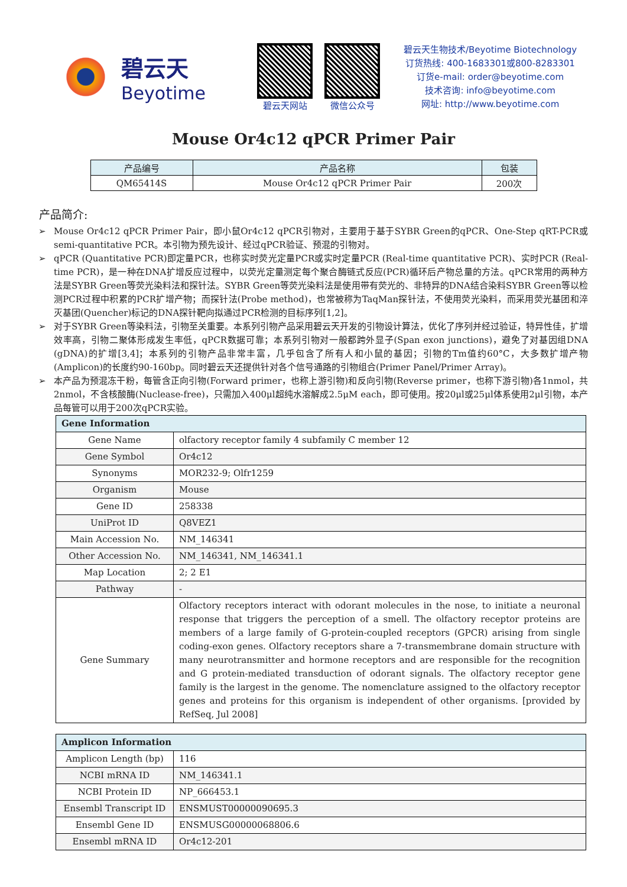碧云天
Beyotime
碧云天网站 微信公众号
碧云天生物技术/Beyotime Biotechnology
订货热线: 400-1683301或800-8283301
订货e-mail: order@beyotime.com
技术咨询: info@beyotime.com
网址: http://www.beyotime.com
Mouse Or4c12 qPCR Primer Pair
| 产品编号 | 产品名称 | 包装 |
| --- | --- | --- |
| QM65414S | Mouse Or4c12 qPCR Primer Pair | 200次 |
产品简介:
➢ Mouse Or4c12 qPCR Primer Pair，即小鼠Or4c12 qPCR引物对，主要用于基于SYBR Green的qPCR、One-Step qRT-PCR或semi-quantitative PCR。本引物为预先设计、经过qPCR验证、预混的引物对。
➢ qPCR (Quantitative PCR)即定量PCR，也称实时荧光定量PCR或实时定量PCR (Real-time quantitative PCR)、实时PCR (Real-time PCR)，是一种在DNA扩增反应过程中，以荧光定量测定每个聚合酶链式反应(PCR)循环后产物总量的方法。qPCR常用的两种方法是SYBR Green等荧光染料法和探针法。SYBR Green等荧光染料法是使用带有荧光的、非特异的DNA结合染料SYBR Green等以检测PCR过程中积累的PCR扩增产物；而探针法(Probe method)，也常被称为TaqMan探针法，不使用荧光染料，而采用荧光基团和淬灭基团(Quencher)标记的DNA探针靶向拟通过PCR检测的目标序列[1,2]。
➢ 对于SYBR Green等染料法，引物至关重要。本系列引物产品采用碧云天开发的引物设计算法，优化了序列并经过验证，特异性佳，扩增效率高，引物二聚体形成发生率低，qPCR数据可靠；本系列引物对一般都跨外显子(Span exon junctions)，避免了对基因组DNA (gDNA)的扩增[3,4]；本系列的引物产品非常丰富，几乎包含了所有人和小鼠的基因；引物的Tm值约60°C，大多数扩增产物(Amplicon)的长度约90-160bp。同时碧云天还提供针对各个信号通路的引物组合(Primer Panel/Primer Array)。
➢ 本产品为预混冻干粉，每管含正向引物(Forward primer，也称上游引物)和反向引物(Reverse primer，也称下游引物)各1nmol，共2nmol，不含核酸酶(Nuclease-free)，只需加入400μl超纯水溶解成2.5μM each，即可使用。按20μl或25μl体系使用2μl引物，本产品每管可以用于200次qPCR实验。
| Gene Information | |
| --- | --- |
| Gene Name | olfactory receptor family 4 subfamily C member 12 |
| Gene Symbol | Or4c12 |
| Synonyms | MOR232-9; Olfr1259 |
| Organism | Mouse |
| Gene ID | 258338 |
| UniProt ID | Q8VEZ1 |
| Main Accession No. | NM_146341 |
| Other Accession No. | NM_146341, NM_146341.1 |
| Map Location | 2; 2 E1 |
| Pathway | - |
| Gene Summary | Olfactory receptors interact with odorant molecules in the nose, to initiate a neuronal response that triggers the perception of a smell. The olfactory receptor proteins are members of a large family of G-protein-coupled receptors (GPCR) arising from single coding-exon genes. Olfactory receptors share a 7-transmembrane domain structure with many neurotransmitter and hormone receptors and are responsible for the recognition and G protein-mediated transduction of odorant signals. The olfactory receptor gene family is the largest in the genome. The nomenclature assigned to the olfactory receptor genes and proteins for this organism is independent of other organisms. [provided by RefSeq, Jul 2008] |
| Amplicon Information | |
| --- | --- |
| Amplicon Length (bp) | 116 |
| NCBI mRNA ID | NM_146341.1 |
| NCBI Protein ID | NP_666453.1 |
| Ensembl Transcript ID | ENSMUST00000090695.3 |
| Ensembl Gene ID | ENSMUSG00000068806.6 |
| Ensembl mRNA ID | Or4c12-201 |